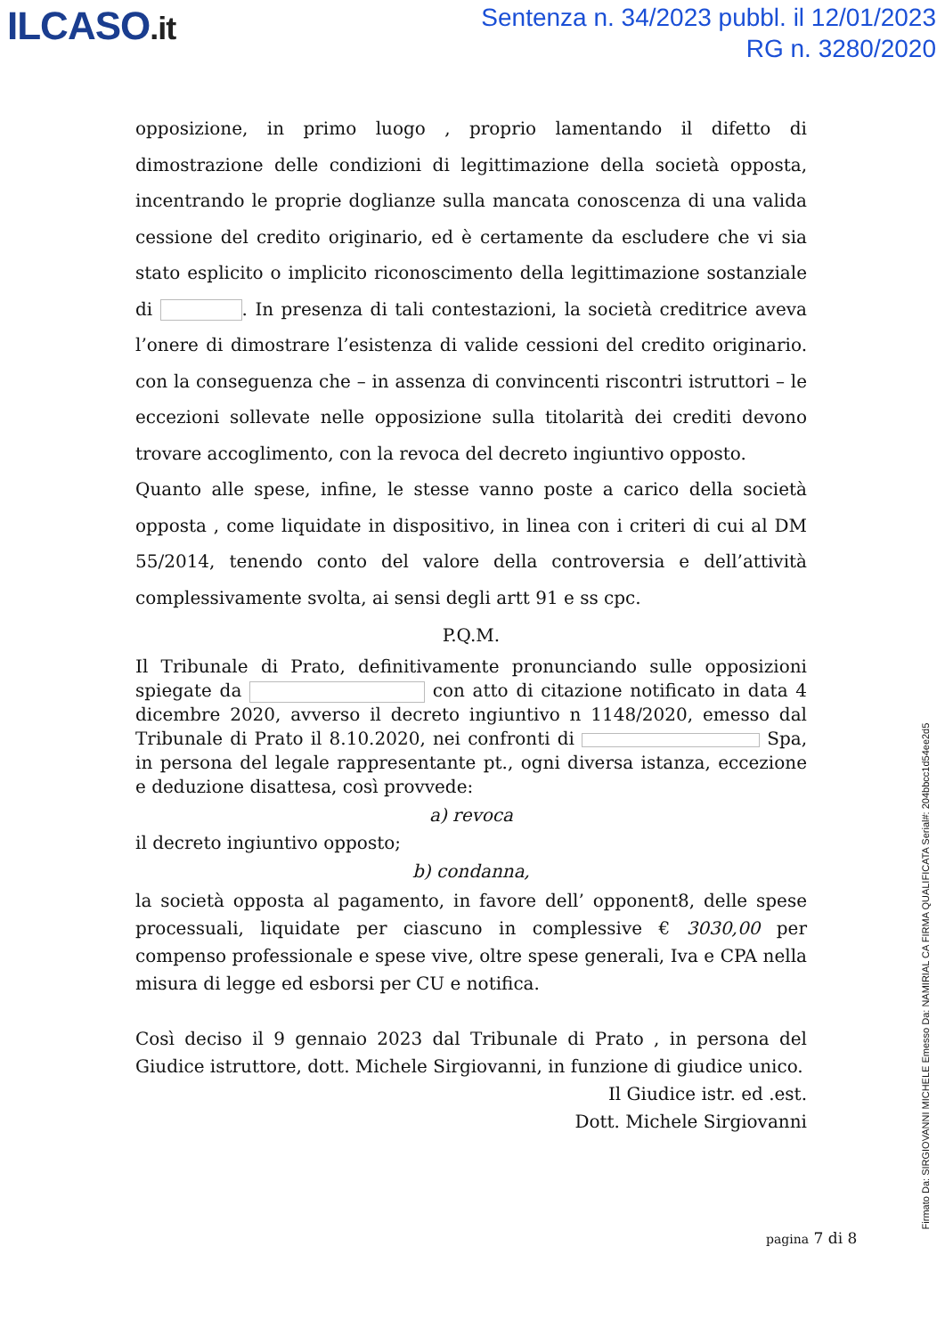ILCASO.it
Sentenza n. 34/2023 pubbl. il 12/01/2023
RG n. 3280/2020
opposizione, in primo luogo , proprio lamentando il difetto di dimostrazione delle condizioni di legittimazione della società opposta, incentrando le proprie doglianze sulla mancata conoscenza di una valida cessione del credito originario, ed è certamente da escludere che vi sia stato esplicito o implicito riconoscimento della legittimazione sostanziale di . In presenza di tali contestazioni, la società creditrice aveva l’onere di dimostrare l’esistenza di valide cessioni del credito originario. con la conseguenza che – in assenza di convincenti riscontri istruttori – le eccezioni sollevate nelle opposizione sulla titolarità dei crediti devono trovare accoglimento, con la revoca del decreto ingiuntivo opposto.
Quanto alle spese, infine, le stesse vanno poste a carico della società opposta , come liquidate in dispositivo, in linea con i criteri di cui al DM 55/2014, tenendo conto del valore della controversia e dell’attività complessivamente svolta, ai sensi degli artt 91 e ss cpc.
P.Q.M.
Il Tribunale di Prato, definitivamente pronunciando sulle opposizioni spiegate da con atto di citazione notificato in data 4 dicembre 2020, avverso il decreto ingiuntivo n 1148/2020, emesso dal Tribunale di Prato il 8.10.2020, nei confronti di Spa, in persona del legale rappresentante pt., ogni diversa istanza, eccezione e deduzione disattesa, così provvede:
a) revoca
il decreto ingiuntivo opposto;
b) condanna,
la società opposta al pagamento, in favore dell’ opponent8, delle spese processuali, liquidate per ciascuno in complessive € 3030,00 per compenso professionale e spese vive, oltre spese generali, Iva e CPA nella misura di legge ed esborsi per CU e notifica.
Così deciso il 9 gennaio 2023 dal Tribunale di Prato , in persona del Giudice istruttore, dott. Michele Sirgiovanni, in funzione di giudice unico.
Il Giudice istr. ed .est.
Dott. Michele Sirgiovanni
pagina 7 di 8
Firmato Da: SIRGIOVANNI MICHELE Emesso Da: NAMIRIAL CA FIRMA QUALIFICATA Serial#: 204bbcc1d54ee2d5